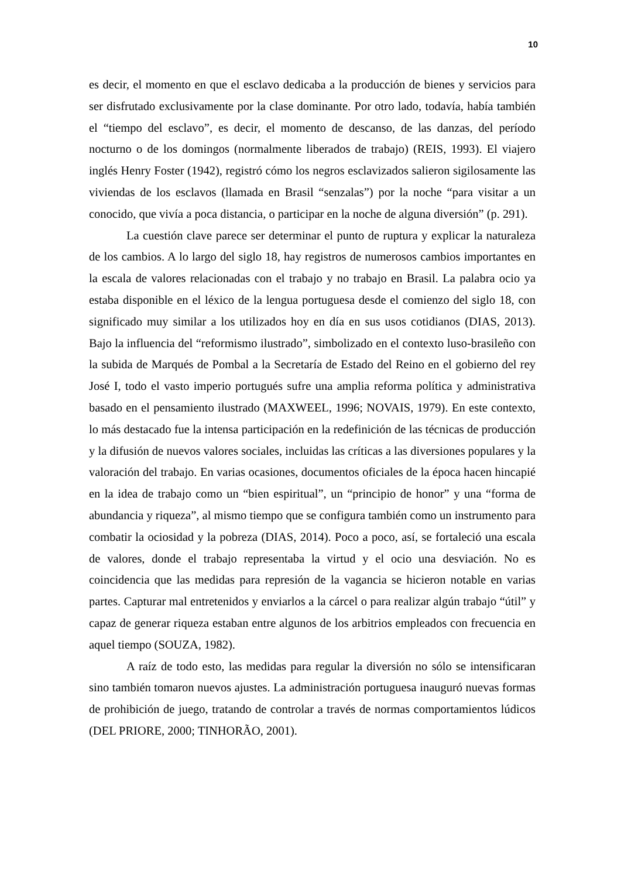10
es decir, el momento en que el esclavo dedicaba a la producción de bienes y servicios para ser disfrutado exclusivamente por la clase dominante. Por otro lado, todavía, había también el “tiempo del esclavo”, es decir, el momento de descanso, de las danzas, del período nocturno o de los domingos (normalmente liberados de trabajo) (REIS, 1993). El viajero inglés Henry Foster (1942), registró cómo los negros esclavizados salieron sigilosamente las viviendas de los esclavos (llamada en Brasil “senzalas”) por la noche “para visitar a un conocido, que vivía a poca distancia, o participar en la noche de alguna diversión” (p. 291).
La cuestión clave parece ser determinar el punto de ruptura y explicar la naturaleza de los cambios. A lo largo del siglo 18, hay registros de numerosos cambios importantes en la escala de valores relacionadas con el trabajo y no trabajo en Brasil. La palabra ocio ya estaba disponible en el léxico de la lengua portuguesa desde el comienzo del siglo 18, con significado muy similar a los utilizados hoy en día en sus usos cotidianos (DIAS, 2013). Bajo la influencia del “reformismo ilustrado”, simbolizado en el contexto luso-brasileño con la subida de Marqués de Pombal a la Secretaría de Estado del Reino en el gobierno del rey José I, todo el vasto imperio portugués sufre una amplia reforma política y administrativa basado en el pensamiento ilustrado (MAXWEEL, 1996; NOVAIS, 1979). En este contexto, lo más destacado fue la intensa participación en la redefinición de las técnicas de producción y la difusión de nuevos valores sociales, incluidas las críticas a las diversiones populares y la valoración del trabajo. En varias ocasiones, documentos oficiales de la época hacen hincapié en la idea de trabajo como un “bien espiritual”, un “principio de honor” y una “forma de abundancia y riqueza”, al mismo tiempo que se configura también como un instrumento para combatir la ociosidad y la pobreza (DIAS, 2014). Poco a poco, así, se fortaleció una escala de valores, donde el trabajo representaba la virtud y el ocio una desviación. No es coincidencia que las medidas para represión de la vagancia se hicieron notable en varias partes. Capturar mal entretenidos y enviarlos a la cárcel o para realizar algún trabajo “útil” y capaz de generar riqueza estaban entre algunos de los arbitrios empleados con frecuencia en aquel tiempo (SOUZA, 1982).
A raíz de todo esto, las medidas para regular la diversión no sólo se intensificaran sino también tomaron nuevos ajustes. La administración portuguesa inauguró nuevas formas de prohibición de juego, tratando de controlar a través de normas comportamientos lúdicos (DEL PRIORE, 2000; TINHORÃO, 2001).